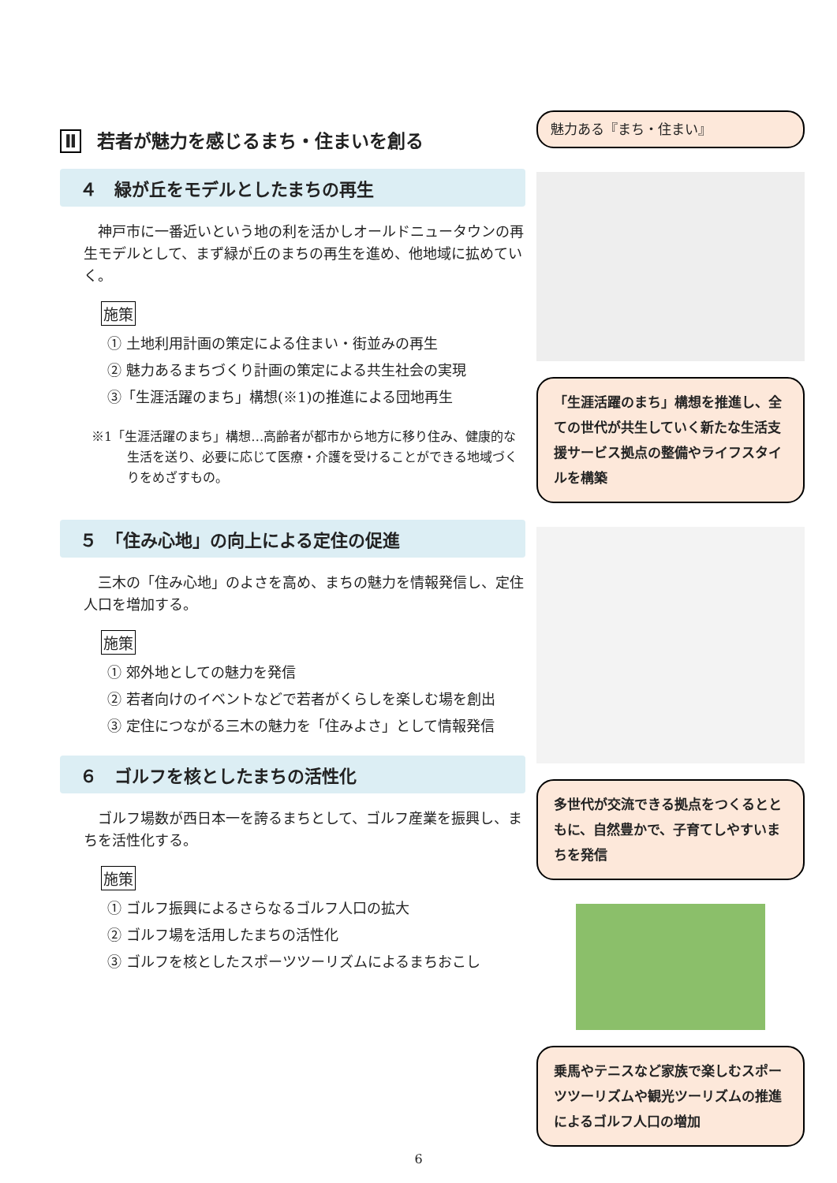Ⅱ 若者が魅力を感じるまち・住まいを創る
４　緑が丘をモデルとしたまちの再生
神戸市に一番近いという地の利を活かしオールドニュータウンの再生モデルとして、まず緑が丘のまちの再生を進め、他地域に拡めていく。
施策
① 土地利用計画の策定による住まい・街並みの再生
② 魅力あるまちづくり計画の策定による共生社会の実現
③「生涯活躍のまち」構想(※1)の推進による団地再生
※1「生涯活躍のまち」構想…高齢者が都市から地方に移り住み、健康的な生活を送り、必要に応じて医療・介護を受けることができる地域づくりをめざすもの。
５　「住み心地」の向上による定住の促進
三木の「住み心地」のよさを高め、まちの魅力を情報発信し、定住人口を増加する。
施策
① 郊外地としての魅力を発信
② 若者向けのイベントなどで若者がくらしを楽しむ場を創出
③ 定住につながる三木の魅力を「住みよさ」として情報発信
６　ゴルフを核としたまちの活性化
ゴルフ場数が西日本一を誇るまちとして、ゴルフ産業を振興し、まちを活性化する。
施策
① ゴルフ振興によるさらなるゴルフ人口の拡大
② ゴルフ場を活用したまちの活性化
③ ゴルフを核としたスポーツツーリズムによるまちおこし
魅力ある『まち・住まい』
「生涯活躍のまち」構想を推進し、全ての世代が共生していく新たな生活支援サービス拠点の整備やライフスタイルを構築
多世代が交流できる拠点をつくるとともに、自然豊かで、子育てしやすいまちを発信
乗馬やテニスなど家族で楽しむスポーツツーリズムや観光ツーリズムの推進によるゴルフ人口の増加
6